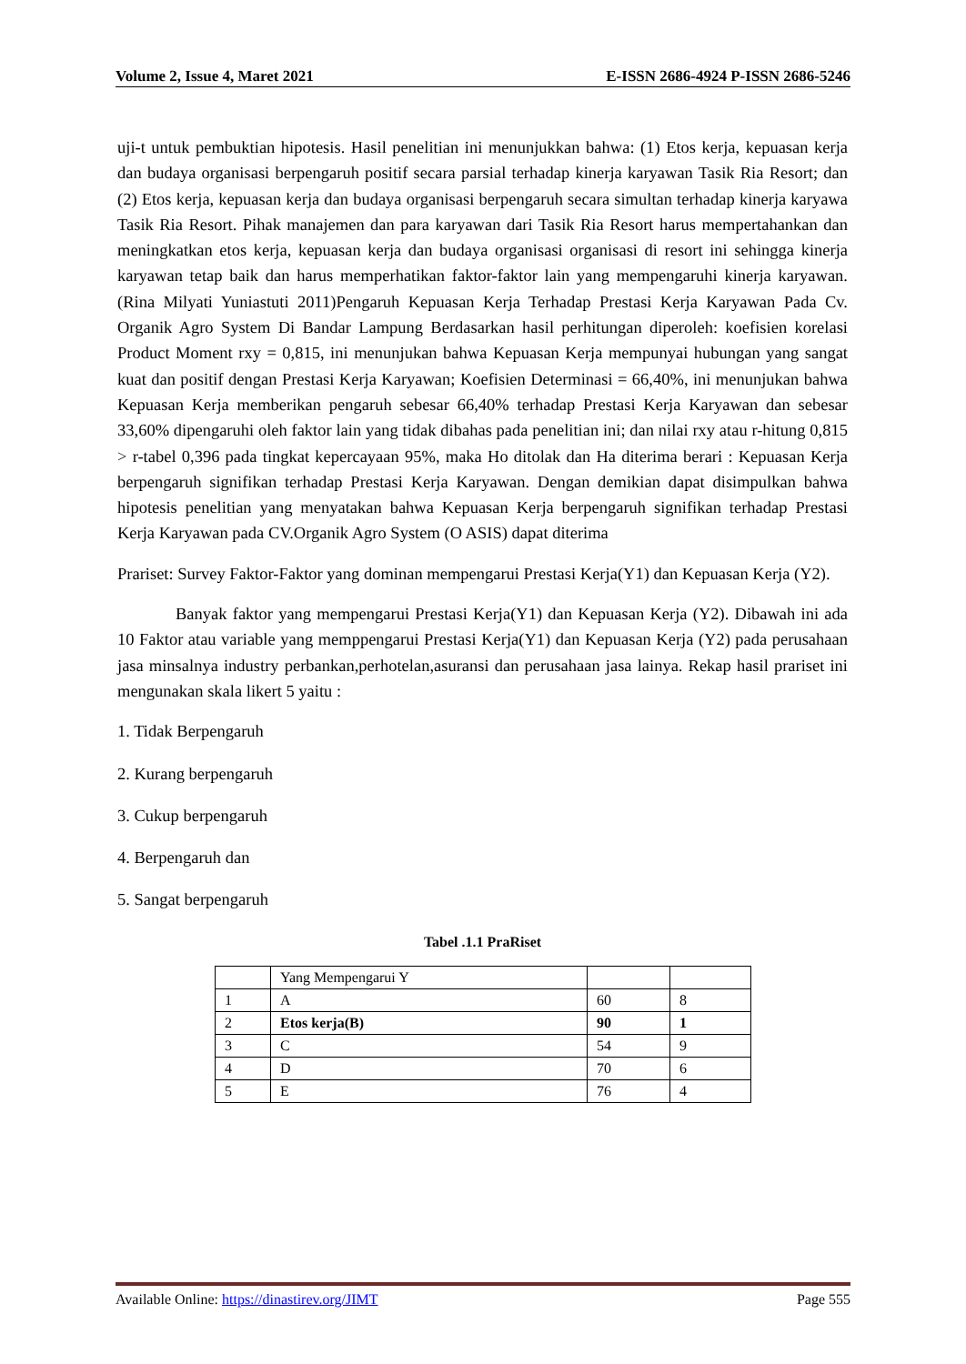Volume 2, Issue 4, Maret 2021 E-ISSN 2686-4924 P-ISSN 2686-5246
uji-t untuk pembuktian hipotesis. Hasil penelitian ini menunjukkan bahwa: (1) Etos kerja, kepuasan kerja dan budaya organisasi berpengaruh positif secara parsial terhadap kinerja karyawan Tasik Ria Resort; dan (2) Etos kerja, kepuasan kerja dan budaya organisasi berpengaruh secara simultan terhadap kinerja karyawa Tasik Ria Resort. Pihak manajemen dan para karyawan dari Tasik Ria Resort harus mempertahankan dan meningkatkan etos kerja, kepuasan kerja dan budaya organisasi organisasi di resort ini sehingga kinerja karyawan tetap baik dan harus memperhatikan faktor-faktor lain yang mempengaruhi kinerja karyawan. (Rina Milyati Yuniastuti 2011)Pengaruh Kepuasan Kerja Terhadap Prestasi Kerja Karyawan Pada Cv. Organik Agro System Di Bandar Lampung Berdasarkan hasil perhitungan diperoleh: koefisien korelasi Product Moment rxy = 0,815, ini menunjukan bahwa Kepuasan Kerja mempunyai hubungan yang sangat kuat dan positif dengan Prestasi Kerja Karyawan; Koefisien Determinasi = 66,40%, ini menunjukan bahwa Kepuasan Kerja memberikan pengaruh sebesar 66,40% terhadap Prestasi Kerja Karyawan dan sebesar 33,60% dipengaruhi oleh faktor lain yang tidak dibahas pada penelitian ini; dan nilai rxy atau r-hitung 0,815 > r-tabel 0,396 pada tingkat kepercayaan 95%, maka Ho ditolak dan Ha diterima berari : Kepuasan Kerja berpengaruh signifikan terhadap Prestasi Kerja Karyawan. Dengan demikian dapat disimpulkan bahwa hipotesis penelitian yang menyatakan bahwa Kepuasan Kerja berpengaruh signifikan terhadap Prestasi Kerja Karyawan pada CV.Organik Agro System (O ASIS) dapat diterima
Prariset: Survey Faktor-Faktor yang dominan mempengarui Prestasi Kerja(Y1) dan Kepuasan Kerja (Y2).
Banyak faktor yang mempengarui Prestasi Kerja(Y1) dan Kepuasan Kerja (Y2). Dibawah ini ada 10 Faktor atau variable yang memppengarui Prestasi Kerja(Y1) dan Kepuasan Kerja (Y2) pada perusahaan jasa minsalnya industry perbankan,perhotelan,asuransi dan perusahaan jasa lainya. Rekap hasil prariset ini mengunakan skala likert 5 yaitu :
1. Tidak Berpengaruh
2. Kurang berpengaruh
3. Cukup berpengaruh
4. Berpengaruh dan
5. Sangat berpengaruh
Tabel .1.1 PraRiset
| | Yang Mempengarui Y | | |
| 1 | A | 60 | 8 |
| 2 | Etos kerja(B) | 90 | 1 |
| 3 | C | 54 | 9 |
| 4 | D | 70 | 6 |
| 5 | E | 76 | 4 |
Available Online: https://dinastirev.org/JIMT Page 555